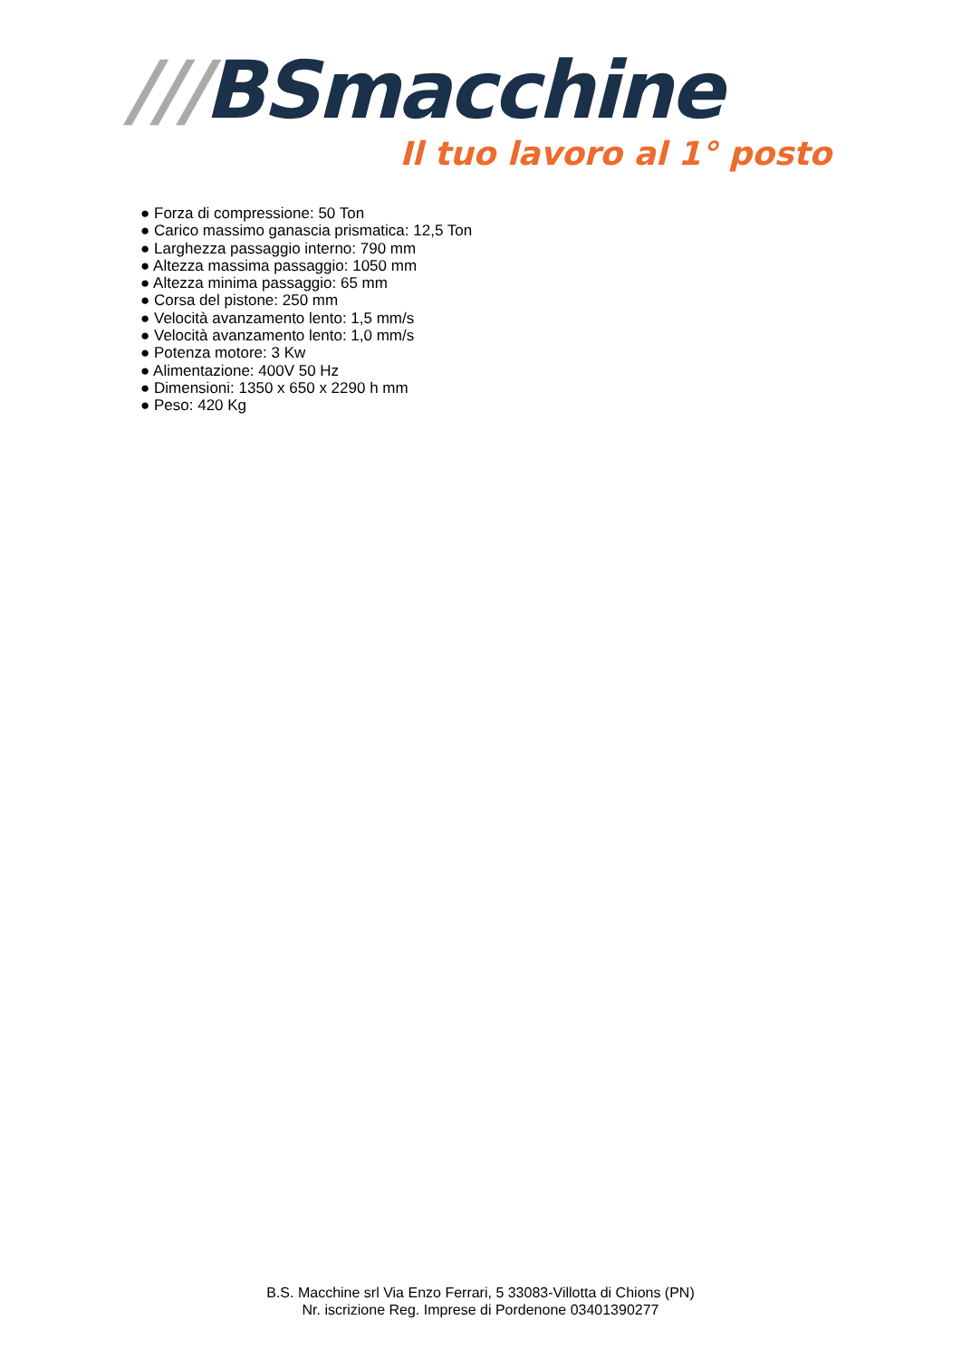///BSmacchine
Il tuo lavoro al 1° posto
● Forza di compressione: 50 Ton
● Carico massimo ganascia prismatica: 12,5 Ton
● Larghezza passaggio interno: 790 mm
● Altezza massima passaggio: 1050 mm
● Altezza minima passaggio: 65 mm
● Corsa del pistone: 250 mm
● Velocità avanzamento lento: 1,5 mm/s
● Velocità avanzamento lento: 1,0 mm/s
● Potenza motore: 3 Kw
● Alimentazione: 400V 50 Hz
● Dimensioni: 1350 x 650 x 2290 h mm
● Peso: 420 Kg
B.S. Macchine srl Via Enzo Ferrari, 5 33083-Villotta di Chions (PN)
Nr. iscrizione Reg. Imprese di Pordenone 03401390277